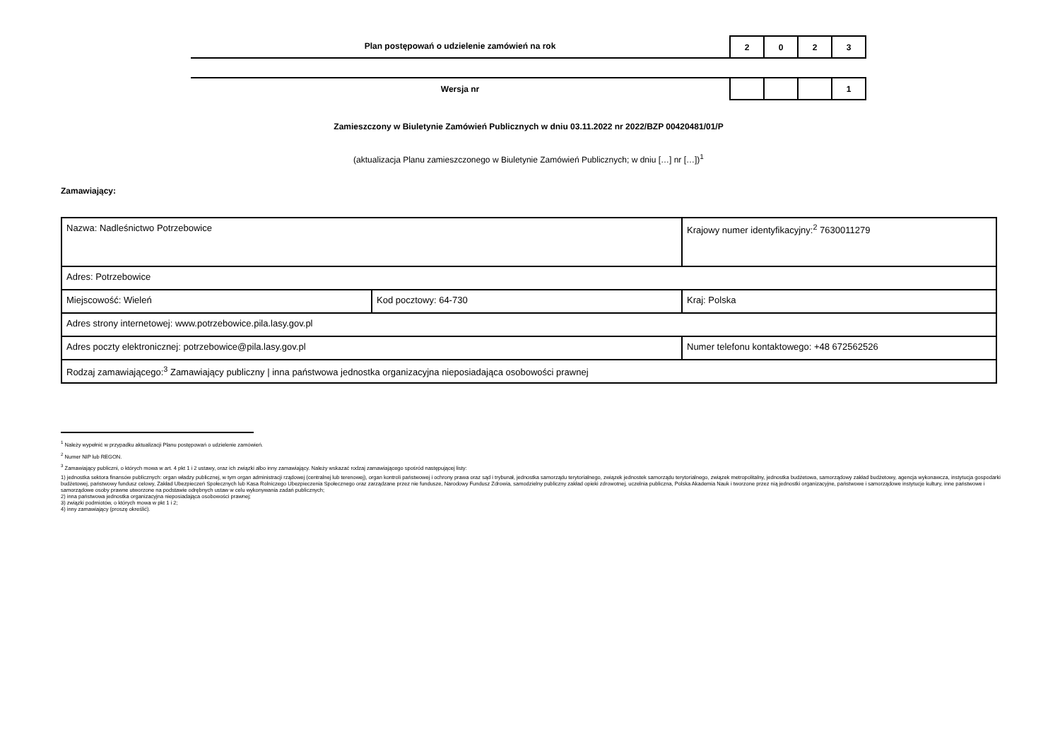Plan postępowań o udzielenie zamówień na rok
| 2 | 0 | 2 | 3 |
Wersja nr
| | | | 1 |
Zamieszczony w Biuletynie Zamówień Publicznych w dniu 03.11.2022 nr 2022/BZP 00420481/01/P
(aktualizacja Planu zamieszczonego w Biuletynie Zamówień Publicznych; w dniu […] nr […])<sup>1</sup>
Zamawiający:
| Nazwa: Nadleśnictwo Potrzebowice | | Krajowy numer identyfikacyjny:<sup>2</sup> 7630011279 | |
| Adres: Potrzebowice | | | |
| Miejscowość: Wieleń | Kod pocztowy: 64-730 | Kraj: Polska | |
| Adres strony internetowej: www.potrzebowice.pila.lasy.gov.pl | | | |
| Adres poczty elektronicznej: potrzebowice@pila.lasy.gov.pl | | | Numer telefonu kontaktowego: +48 672562526 |
| Rodzaj zamawiającego:<sup>3</sup> Zamawiający publiczny / inna państwowa jednostka organizacyjna nieposiadająca osobowości prawnej | | | |
<sup>1</sup> Należy wypełnić w przypadku aktualizacji Planu postępowań o udzielenie zamówień.
<sup>2</sup> Numer NIP lub REGON.
<sup>3</sup> Zamawiający publiczni, o których mowa w art. 4 pkt 1 i 2 ustawy, oraz ich związki albo inny zamawiający. Należy wskazać rodzaj zamawiającego spośród następującej listy:
1) jednostka sektora finansów publicznych: organ władzy publicznej, w tym organ administracji rządowej (centralnej lub terenowej), organ kontroli państwowej i ochrony prawa oraz sąd i trybunał, jednostka samorządu terytorialnego, związek jednostek samorządu terytorialnego, związek metropolitalny, jednostka budżetowa, samorządowy zakład budżetowy, agencja wykonawcza, instytucja gospodarki budżetowej, państwowy fundusz celowy, Zakład Ubezpieczeń Społecznych lub Kasa Rolniczego Ubezpieczenia Społecznego oraz zarządzane przez nie fundusze, Narodowy Fundusz Zdrowia, samodzielny publiczny zakład opieki zdrowotnej, uczelnia publiczna, Polska Akademia Nauk i tworzone przez nią jednostki organizacyjne, państwowe i samorządowe instytucje kultury, inne państwowe i samorządowe osoby prawne utworzone na podstawie odrębnych ustaw w celu wykonywania zadań publicznych;
2) inna państwowa jednostka organizacyjna nieposiadająca osobowości prawnej;
3) związki podmiotów, o których mowa w pkt 1 i 2;
4) inny zamawiający (proszę określić).